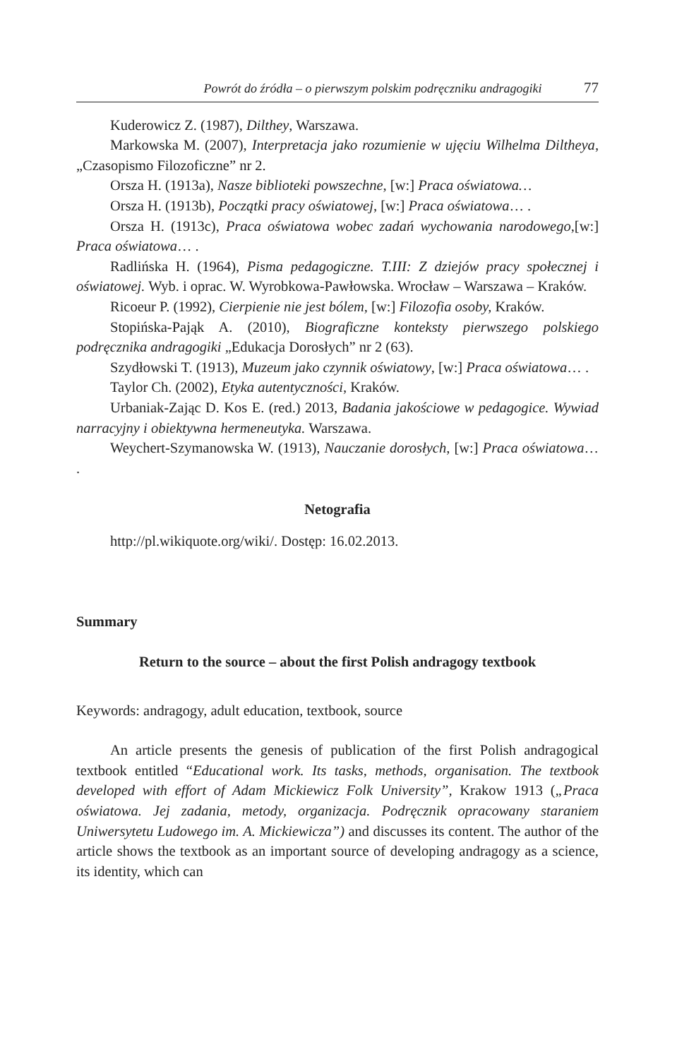Powrót do źródła – o pierwszym polskim podręczniku andragogiki 77
Kuderowicz Z. (1987), Dilthey, Warszawa.
Markowska M. (2007), Interpretacja jako rozumienie w ujęciu Wilhelma Diltheya, „Czasopismo Filozoficzne” nr 2.
Orsza H. (1913a), Nasze biblioteki powszechne, [w:] Praca oświatowa…
Orsza H. (1913b), Początki pracy oświatowej, [w:] Praca oświatowa… .
Orsza H. (1913c), Praca oświatowa wobec zadań wychowania narodowego,[w:] Praca oświatowa… .
Radlińska H. (1964), Pisma pedagogiczne. T.III: Z dziejów pracy społecznej i oświatowej. Wyb. i oprac. W. Wyrobkowa-Pawłowska. Wrocław – Warszawa – Kraków.
Ricoeur P. (1992), Cierpienie nie jest bólem, [w:] Filozofia osoby, Kraków.
Stopińska-Pająk A. (2010), Biograficzne konteksty pierwszego polskiego podręcznika andragogiki „Edukacja Dorosłych” nr 2 (63).
Szydłowski T. (1913), Muzeum jako czynnik oświatowy, [w:] Praca oświatowa… .
Taylor Ch. (2002), Etyka autentyczności, Kraków.
Urbaniak-Zając D. Kos E. (red.) 2013, Badania jakościowe w pedagogice. Wywiad narracyjny i obiektywna hermeneutyka. Warszawa.
Weychert-Szymanowska W. (1913), Nauczanie dorosłych, [w:] Praca oświatowa… .
Netografia
http://pl.wikiquote.org/wiki/. Dostęp: 16.02.2013.
Summary
Return to the source – about the first Polish andragogy textbook
Keywords: andragogy, adult education, textbook, source
An article presents the genesis of publication of the first Polish andragogical textbook entitled “Educational work. Its tasks, methods, organisation. The textbook developed with effort of Adam Mickiewicz Folk University”, Krakow 1913 („Praca oświatowa. Jej zadania, metody, organizacja. Podręcznik opracowany staraniem Uniwersytetu Ludowego im. A. Mickiewicza”) and discusses its content. The author of the article shows the textbook as an important source of developing andragogy as a science, its identity, which can